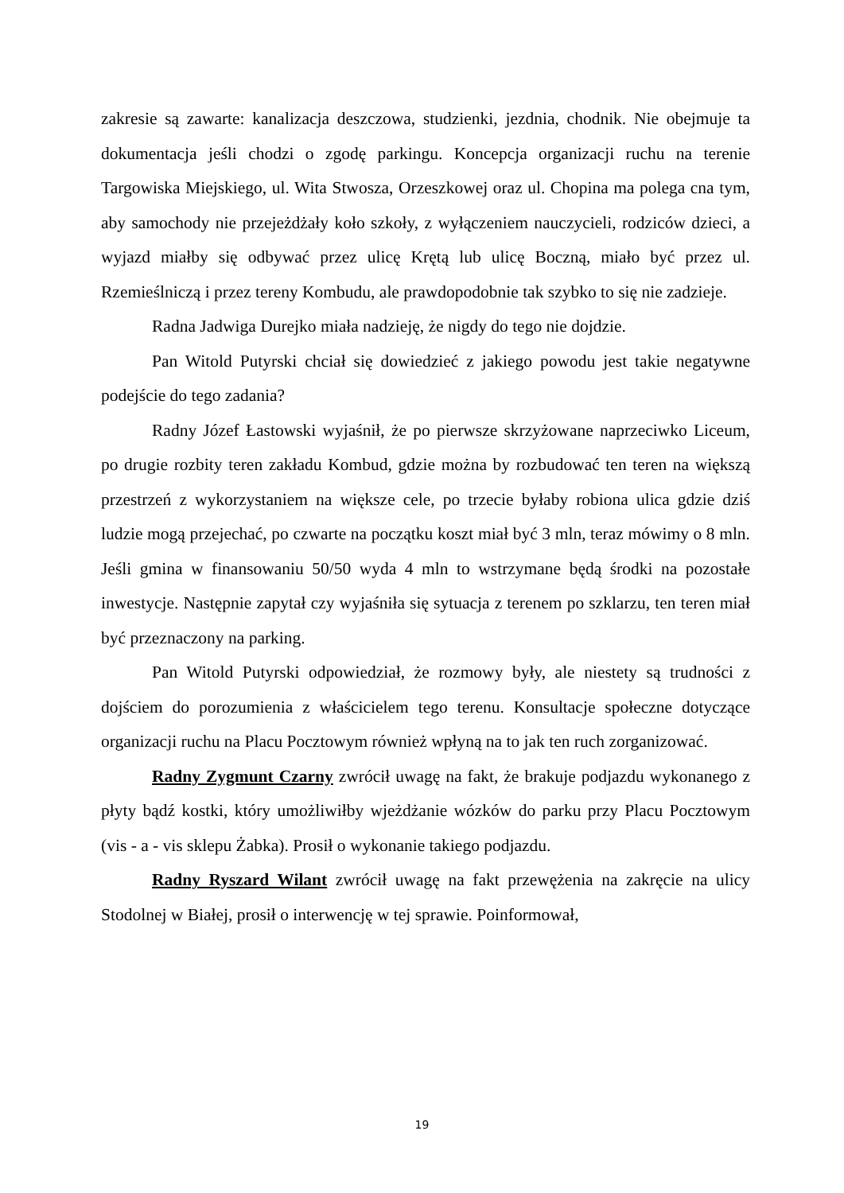zakresie są zawarte: kanalizacja deszczowa, studzienki, jezdnia, chodnik. Nie obejmuje ta dokumentacja jeśli chodzi o zgodę parkingu. Koncepcja organizacji ruchu na terenie Targowiska Miejskiego, ul. Wita Stwosza, Orzeszkowej oraz ul. Chopina ma polega cna tym, aby samochody nie przejeżdżały koło szkoły, z wyłączeniem nauczycieli, rodziców dzieci, a wyjazd miałby się odbywać przez ulicę Krętą lub ulicę Boczną, miało być przez ul. Rzemieślniczą i przez tereny Kombudu, ale prawdopodobnie tak szybko to się nie zadzieje.
Radna Jadwiga Durejko miała nadzieję, że nigdy do tego nie dojdzie.
Pan Witold Putyrski chciał się dowiedzieć z jakiego powodu jest takie negatywne podejście do tego zadania?
Radny Józef Łastowski wyjaśnił, że po pierwsze skrzyżowane naprzeciwko Liceum, po drugie rozbity teren zakładu Kombud, gdzie można by rozbudować ten teren na większą przestrzeń z wykorzystaniem na większe cele, po trzecie byłaby robiona ulica gdzie dziś ludzie mogą przejechać, po czwarte na początku koszt miał być 3 mln, teraz mówimy o 8 mln. Jeśli gmina w finansowaniu 50/50 wyda 4 mln to wstrzymane będą środki na pozostałe inwestycje. Następnie zapytał czy wyjaśniła się sytuacja z terenem po szklarzu, ten teren miał być przeznaczony na parking.
Pan Witold Putyrski odpowiedział, że rozmowy były, ale niestety są trudności z dojściem do porozumienia z właścicielem tego terenu. Konsultacje społeczne dotyczące organizacji ruchu na Placu Pocztowym również wpłyną na to jak ten ruch zorganizować.
Radny Zygmunt Czarny zwrócił uwagę na fakt, że brakuje podjazdu wykonanego z płyty bądź kostki, który umożliwiłby wjeżdżanie wózków do parku przy Placu Pocztowym (vis - a - vis sklepu Żabka). Prosił o wykonanie takiego podjazdu.
Radny Ryszard Wilant zwrócił uwagę na fakt przewężenia na zakręcie na ulicy Stodolnej w Białej, prosił o interwencję w tej sprawie. Poinformował,
19